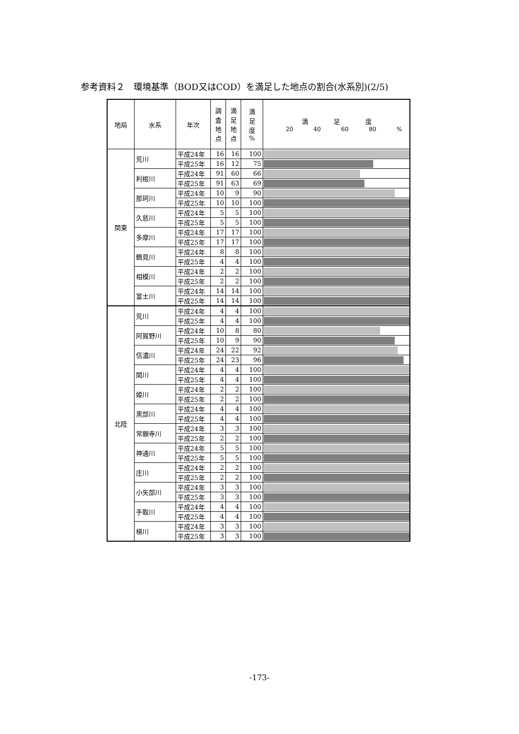参考資料２　環境基準（BOD又はCOD）を満足した地点の割合(水系別)(2/5)
| 地局 | 水系 | 年次 | 調 査 地 点 | 満 足 地 点 | 満 足 度 % | 満 足 度 20 40 60 80 % |
| --- | --- | --- | --- | --- | --- | --- |
| 関東 | 荒川 | 平成24年 | 16 | 16 | 100 | |
| | | 平成25年 | 16 | 12 | 75 | |
| | 利根川 | 平成24年 | 91 | 60 | 66 | |
| | | 平成25年 | 91 | 63 | 69 | |
| | 那珂川 | 平成24年 | 10 | 9 | 90 | |
| | | 平成25年 | 10 | 10 | 100 | |
| | 久慈川 | 平成24年 | 5 | 5 | 100 | |
| | | 平成25年 | 5 | 5 | 100 | |
| | 多摩川 | 平成24年 | 17 | 17 | 100 | |
| | | 平成25年 | 17 | 17 | 100 | |
| | 鶴見川 | 平成24年 | 8 | 8 | 100 | |
| | | 平成25年 | 4 | 4 | 100 | |
| | 相模川 | 平成24年 | 2 | 2 | 100 | |
| | | 平成25年 | 2 | 2 | 100 | |
| | 富士川 | 平成24年 | 14 | 14 | 100 | |
| | | 平成25年 | 14 | 14 | 100 | |
| 北陸 | 荒川 | 平成24年 | 4 | 4 | 100 | |
| | | 平成25年 | 4 | 4 | 100 | |
| | 阿賀野川 | 平成24年 | 10 | 8 | 80 | |
| | | 平成25年 | 10 | 9 | 90 | |
| | 信濃川 | 平成24年 | 24 | 22 | 92 | |
| | | 平成25年 | 24 | 23 | 96 | |
| | 関川 | 平成24年 | 4 | 4 | 100 | |
| | | 平成25年 | 4 | 4 | 100 | |
| | 姫川 | 平成24年 | 2 | 2 | 100 | |
| | | 平成25年 | 2 | 2 | 100 | |
| | 黒部川 | 平成24年 | 4 | 4 | 100 | |
| | | 平成25年 | 4 | 4 | 100 | |
| | 常願寺川 | 平成24年 | 3 | 3 | 100 | |
| | | 平成25年 | 2 | 2 | 100 | |
| | 神通川 | 平成24年 | 5 | 5 | 100 | |
| | | 平成25年 | 5 | 5 | 100 | |
| | 庄川 | 平成24年 | 2 | 2 | 100 | |
| | | 平成25年 | 2 | 2 | 100 | |
| | 小矢部川 | 平成24年 | 3 | 3 | 100 | |
| | | 平成25年 | 3 | 3 | 100 | |
| | 手取川 | 平成24年 | 4 | 4 | 100 | |
| | | 平成25年 | 4 | 4 | 100 | |
| | 梯川 | 平成24年 | 3 | 3 | 100 | |
| | | 平成25年 | 3 | 3 | 100 | |
-173-